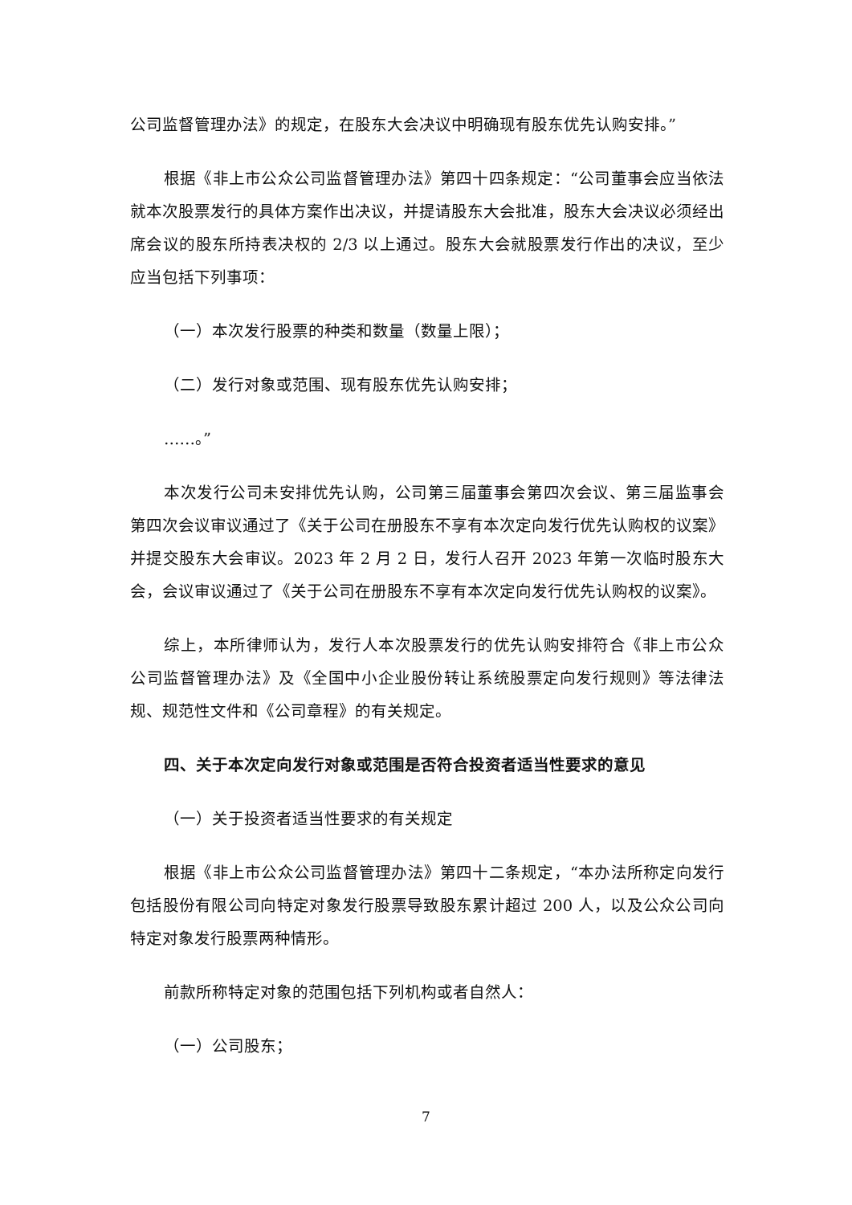公司监督管理办法》的规定，在股东大会决议中明确现有股东优先认购安排。”
根据《非上市公众公司监督管理办法》第四十四条规定：“公司董事会应当依法就本次股票发行的具体方案作出决议，并提请股东大会批准，股东大会决议必须经出席会议的股东所持表决权的 2/3 以上通过。股东大会就股票发行作出的决议，至少应当包括下列事项：
（一）本次发行股票的种类和数量（数量上限）；
（二）发行对象或范围、现有股东优先认购安排；
……。”
本次发行公司未安排优先认购，公司第三届董事会第四次会议、第三届监事会第四次会议审议通过了《关于公司在册股东不享有本次定向发行优先认购权的议案》并提交股东大会审议。2023 年 2 月 2 日，发行人召开 2023 年第一次临时股东大会，会议审议通过了《关于公司在册股东不享有本次定向发行优先认购权的议案》。
综上，本所律师认为，发行人本次股票发行的优先认购安排符合《非上市公众公司监督管理办法》及《全国中小企业股份转让系统股票定向发行规则》等法律法规、规范性文件和《公司章程》的有关规定。
四、关于本次定向发行对象或范围是否符合投资者适当性要求的意见
（一）关于投资者适当性要求的有关规定
根据《非上市公众公司监督管理办法》第四十二条规定，“本办法所称定向发行包括股份有限公司向特定对象发行股票导致股东累计超过 200 人，以及公众公司向特定对象发行股票两种情形。
前款所称特定对象的范围包括下列机构或者自然人：
（一）公司股东；
7